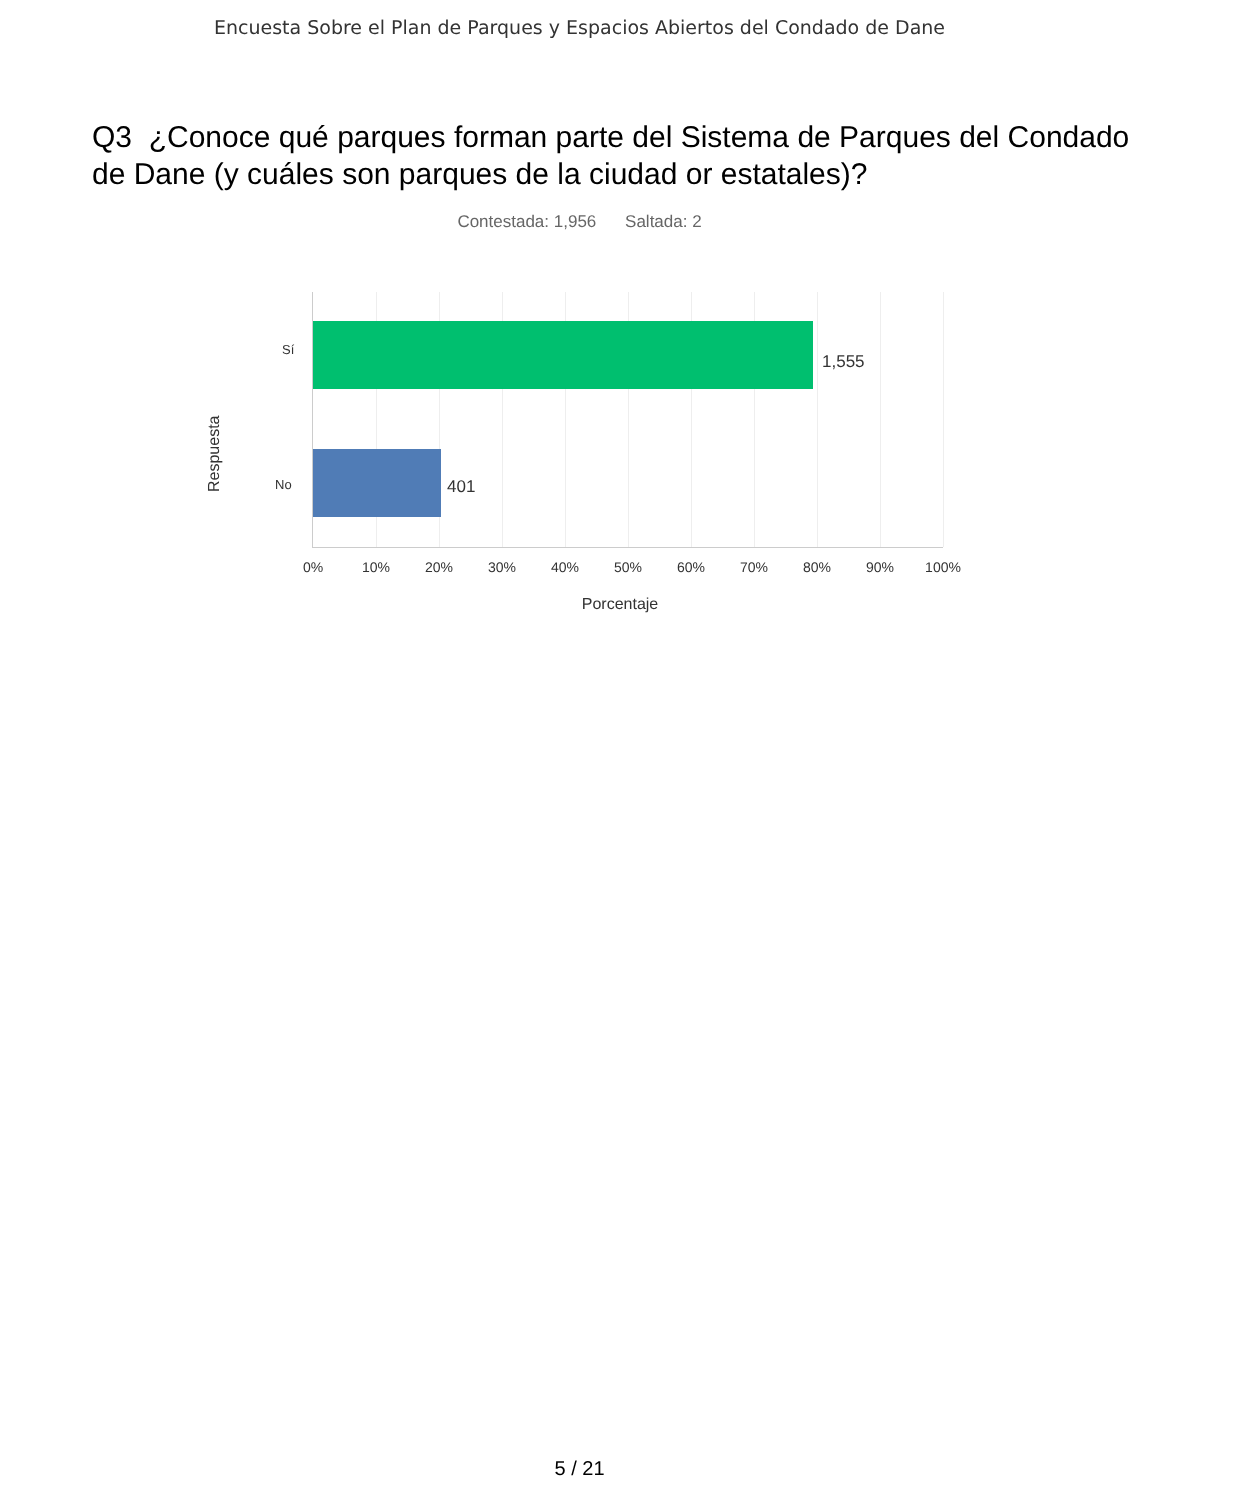Encuesta Sobre el Plan de Parques y Espacios Abiertos del Condado de Dane
Q3 ¿Conoce qué parques forman parte del Sistema de Parques del Condado de Dane (y cuáles son parques de la ciudad or estatales)?
Contestada: 1,956 Saltada: 2
Respuesta
Sí
1,555
No 401
0% 10% 20% 30% 40% 50% 60% 70% 80% 90% 100%
Porcentaje
5 / 21